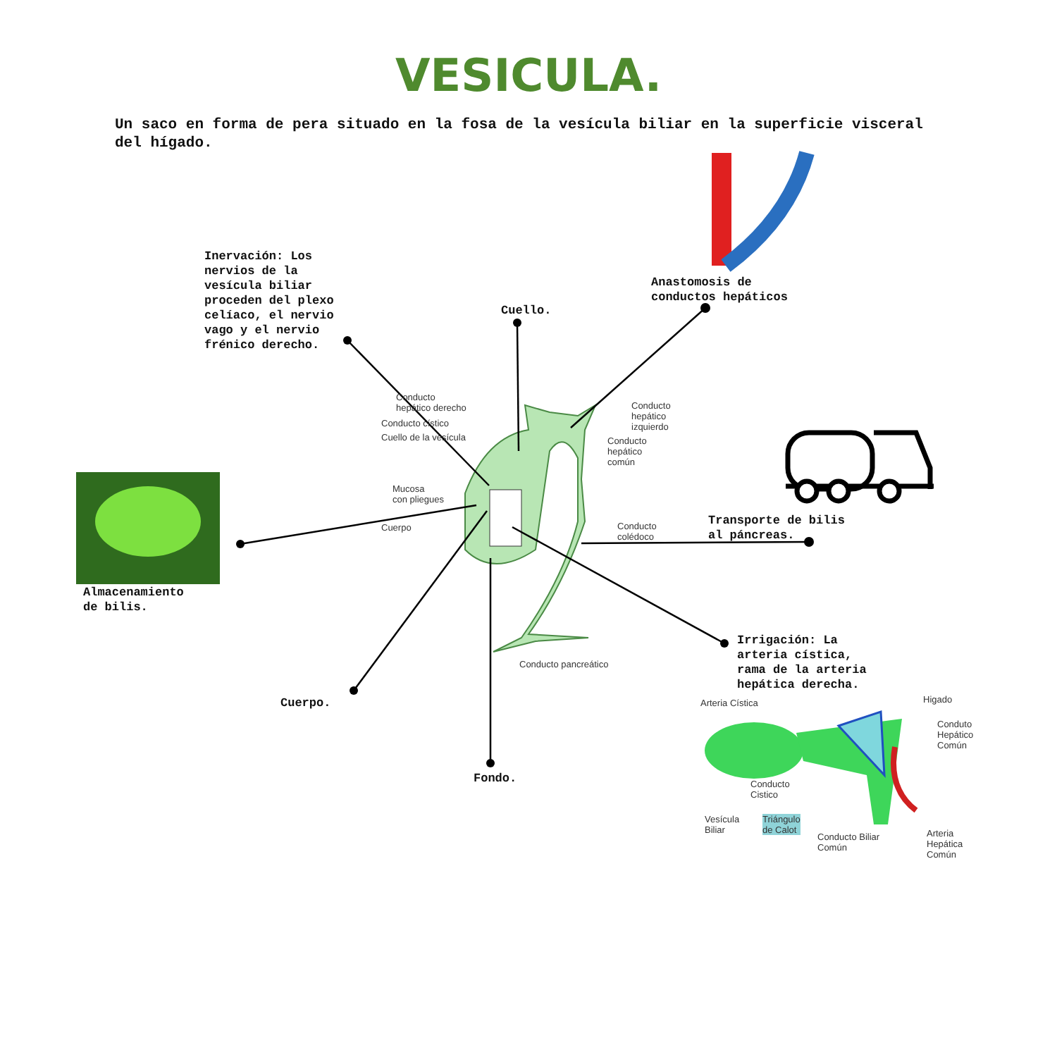VESICULA.
Un saco en forma de pera situado en la fosa de la vesícula biliar en la superficie visceral del hígado.
Inervación: Los
nervios de la
vesícula biliar
proceden del plexo
celíaco, el nervio
vago y el nervio
frénico derecho.
Cuello.
Anastomosis de
conductos hepáticos
Transporte de bilis
al páncreas.
Almacenamiento
de bilis.
Cuerpo.
Fondo.
Irrigación: La
arteria cística,
rama de la arteria
hepática derecha.
Conducto
hepático derecho
Conducto cístico
Cuello de la vesícula
Conducto
hepático
izquierdo
Conducto
hepático
común
Mucosa
con pliegues
Cuerpo
Conducto
colédoco
Conducto pancreático
Arteria Cística Higado
Conduto
Hepático
Común
Conducto
Cistico
Vesícula
Biliar
Triángulo
de Calot
Conducto Biliar
Común
Arteria
Hepática
Común